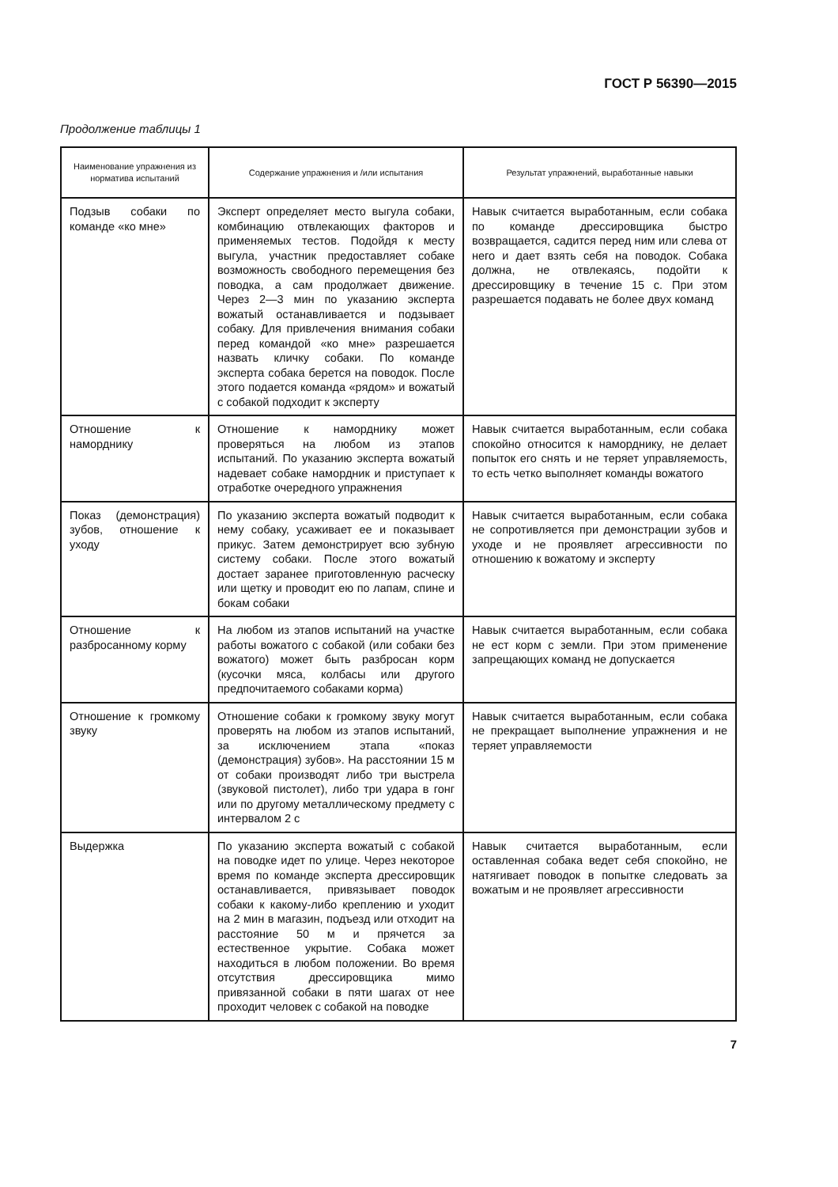ГОСТ Р 56390—2015
Продолжение таблицы 1
| Наименование упражнения из норматива испытаний | Содержание упражнения и /или испытания | Результат упражнений, выработанные навыки |
| --- | --- | --- |
| Подзыв собаки по команде «ко мне» | Эксперт определяет место выгула собаки, комбинацию отвлекающих факторов и применяемых тестов. Подойдя к месту выгула, участник предоставляет собаке возможность свободного перемещения без поводка, а сам продолжает движение. Через 2—3 мин по указанию эксперта вожатый останавливается и подзывает собаку. Для привлечения внимания собаки перед командой «ко мне» разрешается назвать кличку собаки. По команде эксперта собака берется на поводок. После этого подается команда «рядом» и вожатый с собакой подходит к эксперту | Навык считается выработанным, если собака по команде дрессировщика быстро возвращается, садится перед ним или слева от него и дает взять себя на поводок. Собака должна, не отвлекаясь, подойти к дрессировщику в течение 15 с. При этом разрешается подавать не более двух команд |
| Отношение к наморднику | Отношение к наморднику может проверяться на любом из этапов испытаний. По указанию эксперта вожатый надевает собаке намордник и приступает к отработке очередного упражнения | Навык считается выработанным, если собака спокойно относится к наморднику, не делает попыток его снять и не теряет управляемость, то есть четко выполняет команды вожатого |
| Показ (демонстрация) зубов, отношение к уходу | По указанию эксперта вожатый подводит к нему собаку, усаживает ее и показывает прикус. Затем демонстрирует всю зубную систему собаки. После этого вожатый достает заранее приготовленную расческу или щетку и проводит ею по лапам, спине и бокам собаки | Навык считается выработанным, если собака не сопротивляется при демонстрации зубов и уходе и не проявляет агрессивности по отношению к вожатому и эксперту |
| Отношение к разбросанному корму | На любом из этапов испытаний на участке работы вожатого с собакой (или собаки без вожатого) может быть разбросан корм (кусочки мяса, колбасы или другого предпочитаемого собаками корма) | Навык считается выработанным, если собака не ест корм с земли. При этом применение запрещающих команд не допускается |
| Отношение к громкому звуку | Отношение собаки к громкому звуку могут проверять на любом из этапов испытаний, за исключением этапа «показ (демонстрация) зубов». На расстоянии 15 м от собаки производят либо три выстрела (звуковой пистолет), либо три удара в гонг или по другому металлическому предмету с интервалом 2 с | Навык считается выработанным, если собака не прекращает выполнение упражнения и не теряет управляемости |
| Выдержка | По указанию эксперта вожатый с собакой на поводке идет по улице. Через некоторое время по команде эксперта дрессировщик останавливается, привязывает поводок собаки к какому-либо креплению и уходит на 2 мин в магазин, подъезд или отходит на расстояние 50 м и прячется за естественное укрытие. Собака может находиться в любом положении. Во время отсутствия дрессировщика мимо привязанной собаки в пяти шагах от нее проходит человек с собакой на поводке | Навык считается выработанным, если оставленная собака ведет себя спокойно, не натягивает поводок в попытке следовать за вожатым и не проявляет агрессивности |
7